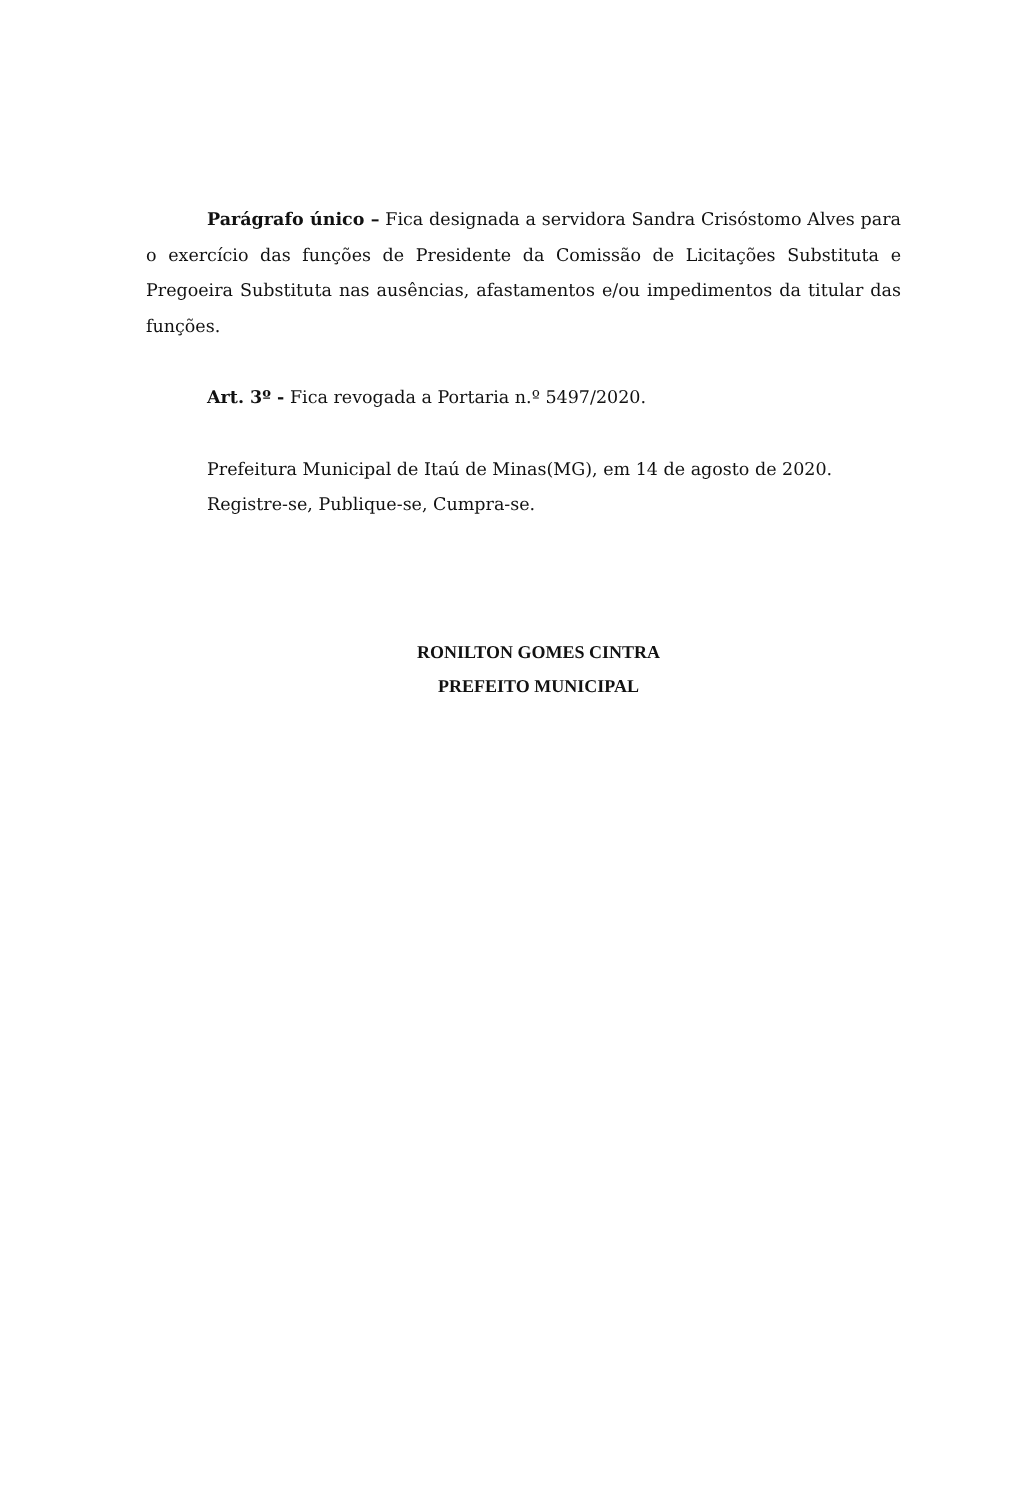Parágrafo único – Fica designada a servidora Sandra Crisóstomo Alves para o exercício das funções de Presidente da Comissão de Licitações Substituta e Pregoeira Substituta nas ausências, afastamentos e/ou impedimentos da titular das funções.
Art. 3º - Fica revogada a Portaria n.º 5497/2020.
Prefeitura Municipal de Itaú de Minas(MG), em 14 de agosto de 2020.
Registre-se, Publique-se, Cumpra-se.
RONILTON GOMES CINTRA
PREFEITO MUNICIPAL